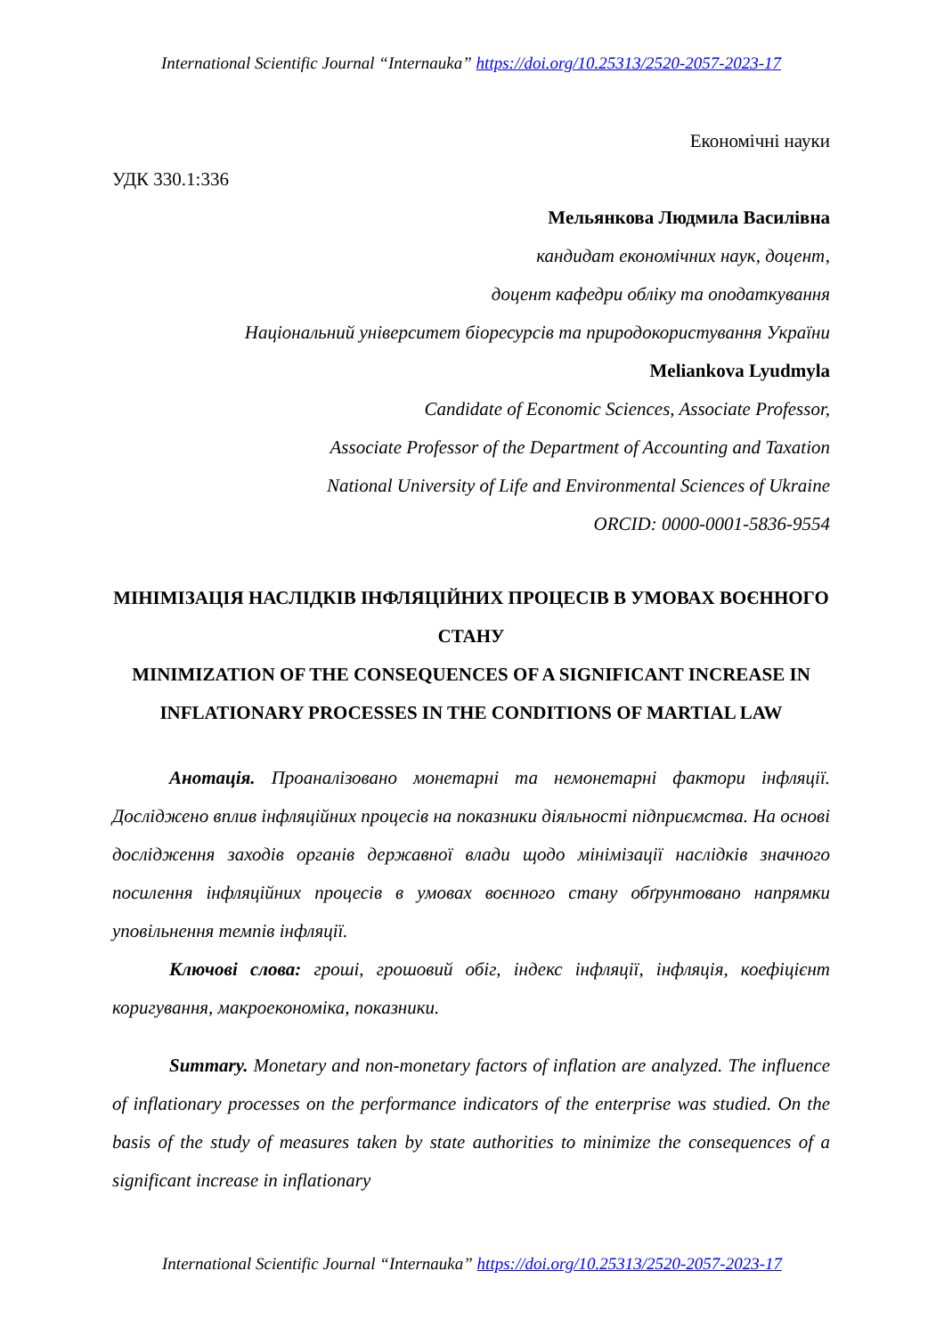International Scientific Journal “Internauka” https://doi.org/10.25313/2520-2057-2023-17
Економічні науки
УДК 330.1:336
Мельянкова Людмила Василівна
кандидат економічних наук, доцент,
доцент кафедри обліку та оподаткування
Національний університет біоресурсів та природокористування України
Meliankova Lyudmyla
Candidate of Economic Sciences, Associate Professor,
Associate Professor of the Department of Accounting and Taxation
National University of Life and Environmental Sciences of Ukraine
ORCID: 0000-0001-5836-9554
МІНІМІЗАЦІЯ НАСЛІДКІВ ІНФЛЯЦІЙНИХ ПРОЦЕСІВ В УМОВАХ ВОЄННОГО СТАНУ
MINIMIZATION OF THE CONSEQUENCES OF A SIGNIFICANT INCREASE IN INFLATIONARY PROCESSES IN THE CONDITIONS OF MARTIAL LAW
Анотація. Проаналізовано монетарні та немонетарні фактори інфляції. Досліджено вплив інфляційних процесів на показники діяльності підприємства. На основі дослідження заходів органів державної влади щодо мінімізації наслідків значного посилення інфляційних процесів в умовах воєнного стану обґрунтовано напрямки уповільнення темпів інфляції.
Ключові слова: гроші, грошовий обіг, індекс інфляції, інфляція, коефіцієнт коригування, макроекономіка, показники.
Summary. Monetary and non-monetary factors of inflation are analyzed. The influence of inflationary processes on the performance indicators of the enterprise was studied. On the basis of the study of measures taken by state authorities to minimize the consequences of a significant increase in inflationary
International Scientific Journal “Internauka” https://doi.org/10.25313/2520-2057-2023-17